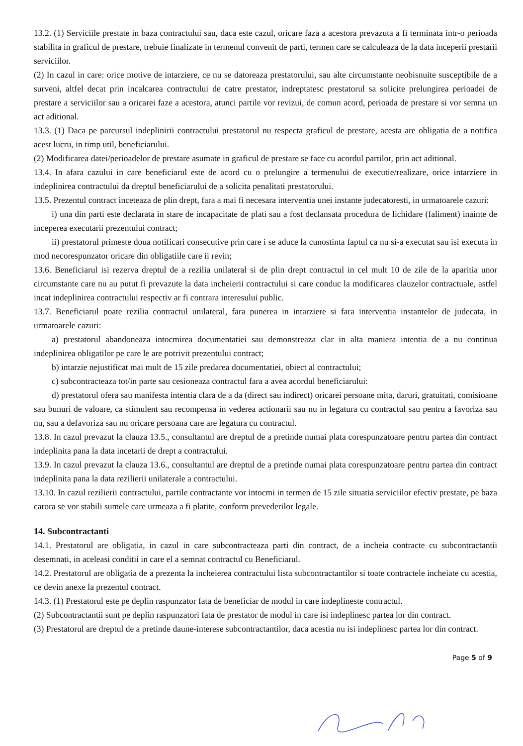13.2. (1) Serviciile prestate in baza contractului sau, daca este cazul, oricare faza a acestora prevazuta a fi terminata intr-o perioada stabilita in graficul de prestare, trebuie finalizate in termenul convenit de parti, termen care se calculeaza de la data inceperii prestarii serviciilor.
(2) In cazul in care: orice motive de intarziere, ce nu se datoreaza prestatorului, sau alte circumstante neobisnuite susceptibile de a surveni, altfel decat prin incalcarea contractului de catre prestator, indreptatesc prestatorul sa solicite prelungirea perioadei de prestare a serviciilor sau a oricarei faze a acestora, atunci partile vor revizui, de comun acord, perioada de prestare si vor semna un act aditional.
13.3. (1) Daca pe parcursul indeplinirii contractului prestatorul nu respecta graficul de prestare, acesta are obligatia de a notifica acest lucru, in timp util, beneficiarului.
(2) Modificarea datei/perioadelor de prestare asumate in graficul de prestare se face cu acordul partilor, prin act aditional.
13.4. In afara cazului in care beneficiarul este de acord cu o prelungire a termenului de executie/realizare, orice intarziere in indeplinirea contractului da dreptul beneficiarului de a solicita penalitati prestatorului.
13.5. Prezentul contract inceteaza de plin drept, fara a mai fi necesara interventia unei instante judecatoresti, in urmatoarele cazuri:
i) una din parti este declarata in stare de incapacitate de plati sau a fost declansata procedura de lichidare (faliment) inainte de inceperea executarii prezentului contract;
ii) prestatorul primeste doua notificari consecutive prin care i se aduce la cunostinta faptul ca nu si-a executat sau isi executa in mod necorespunzator oricare din obligatiile care ii revin;
13.6. Beneficiarul isi rezerva dreptul de a rezilia unilateral si de plin drept contractul in cel mult 10 de zile de la aparitia unor circumstante care nu au putut fi prevazute la data incheierii contractului si care conduc la modificarea clauzelor contractuale, astfel incat indeplinirea contractului respectiv ar fi contrara interesului public.
13.7. Beneficiarul poate rezilia contractul unilateral, fara punerea in intarziere si fara interventia instantelor de judecata, in urmatoarele cazuri:
a) prestatorul abandoneaza intocmirea documentatiei sau demonstreaza clar in alta maniera intentia de a nu continua indeplinirea obligatilor pe care le are potrivit prezentului contract;
b) intarzie nejustificat mai mult de 15 zile predarea documentatiei, obiect al contractului;
c) subcontracteaza tot/in parte sau cesioneaza contractul fara a avea acordul beneficiarului:
d) prestatorul ofera sau manifesta intentia clara de a da (direct sau indirect) oricarei persoane mita, daruri, gratuitati, comisioane sau bunuri de valoare, ca stimulent sau recompensa in vederea actionarii sau nu in legatura cu contractul sau pentru a favoriza sau nu, sau a defavoriza sau nu oricare persoana care are legatura cu contractul.
13.8. In cazul prevazut la clauza 13.5., consultantul are dreptul de a pretinde numai plata corespunzatoare pentru partea din contract indeplinita pana la data incetarii de drept a contractului.
13.9. In cazul prevazut la clauza 13.6., consultantul are dreptul de a pretinde numai plata corespunzatoare pentru partea din contract indeplinita pana la data rezilierii unilaterale a contractului.
13.10. In cazul rezilierii contractului, partile contractante vor intocmi in termen de 15 zile situatia serviciilor efectiv prestate, pe baza carora se vor stabili sumele care urmeaza a fi platite, conform prevederilor legale.
14. Subcontractanti
14.1. Prestatorul are obligatia, in cazul in care subcontracteaza parti din contract, de a incheia contracte cu subcontractantii desemnati, in aceleasi conditii in care el a semnat contractul cu Beneficiarul.
14.2. Prestatorul are obligatia de a prezenta la incheierea contractului lista subcontractantilor si toate contractele incheiate cu acestia, ce devin anexe la prezentul contract.
14.3. (1) Prestatorul este pe deplin raspunzator fata de beneficiar de modul in care indeplineste contractul.
(2) Subcontractantii sunt pe deplin raspunzatori fata de prestator de modul in care isi indeplinesc partea lor din contract.
(3) Prestatorul are dreptul de a pretinde daune-interese subcontractantilor, daca acestia nu isi indeplinesc partea lor din contract.
Page 5 of 9